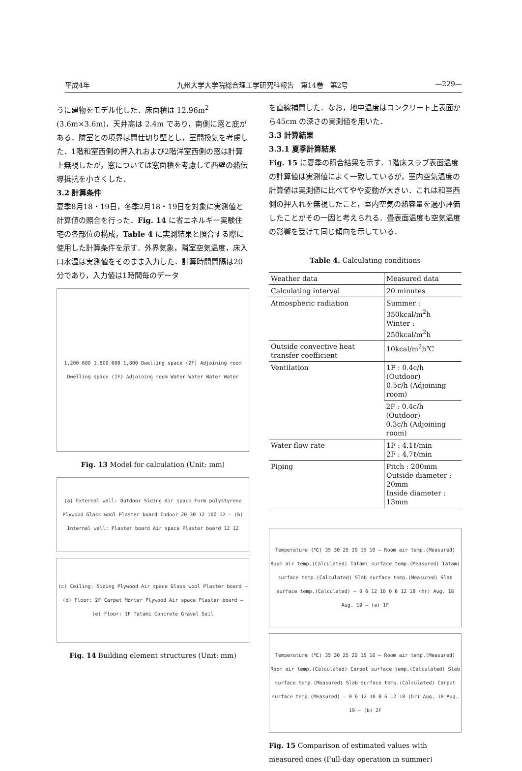平成4年 九州大学大学院総合理工学研究科報告　第14巻　第2号 —229—
うに建物をモデル化した．床面積は 12.96m<sup>2</sup> (3.6m×3.6m)，天井高は 2.4m であり，南側に窓と庇がある．隣室との境界は間仕切り壁とし，室間換気を考慮した．1階和室西側の押入れおよび2階洋室西側の窓は計算上無視したが，窓については窓面積を考慮して西壁の熱伝導抵抗を小さくした．
3.2 計算条件
夏季8月18・19日，冬季2月18・19日を対象に実測値と計算値の照合を行った．Fig. 14 に省エネルギー実験住宅の各部位の構成，Table 4 に実測結果と照合する際に使用した計算条件を示す．外界気象，隣室空気温度，床入口水温は実測値をそのまま入力した．計算時間間隔は20分であり，入力値は1時間毎のデータ
1,200 600 1,800 600 1,800 Dwelling space (2F) Adjoining room Dwelling space (1F) Adjoining room Water Water Water Water
Fig. 13 Model for calculation (Unit: mm)
(a) External wall: Outdoor Siding Air space Form polystyrene Plywood Glass wool Plaster board Indoor 20 30 12 100 12 — (b) Internal wall: Plaster board Air space Plaster board 12 12
(c) Ceiling: Siding Plywood Air space Glass wool Plaster board — (d) Floor: 2F Carpet Mortar Plywood Air space Plaster board — (e) Floor: 1F Tatami Concrete Gravel Soil
Fig. 14 Building element structures (Unit: mm)
を直線補間した．なお，地中温度はコンクリート上表面から45cm の深さの実測値を用いた．
3.3 計算結果
3.3.1 夏季計算結果
Fig. 15 に夏季の照合結果を示す．1階床スラブ表面温度の計算値は実測値によく一致しているが，室内空気温度の計算値は実測値に比べてやや変動が大きい．これは和室西側の押入れを無視したこと，室内空気の熱容量を過小評価したことがその一因と考えられる．畳表面温度も空気温度の影響を受けて同じ傾向を示している．
Table 4. Calculating conditions
| Weather data | Measured data |
| Calculating interval | 20 minutes |
| Atmospheric radiation | Summer : 350kcal/m<sup>2</sup>h Winter : 250kcal/m<sup>2</sup>h |
| Outside convective heat transfer coefficient | 10kcal/m<sup>2</sup>h℃ |
| Ventilation | 1F : 0.4c/h (Outdoor) 0.5c/h (Adjoining room) |
| | 2F : 0.4c/h (Outdoor) 0.3c/h (Adjoining room) |
| Water flow rate | 1F : 4.1ℓ/min 2F : 4.7ℓ/min |
| Piping | Pitch : 200mm Outside diameter : 20mm Inside diameter : 13mm |
Temperature (℃) 35 30 25 20 15 10 — Room air temp.(Measured) Room air temp.(Calculated) Tatami surface temp.(Measured) Tatami surface temp.(Calculated) Slab surface temp.(Measured) Slab surface temp.(Calculated) — 0 6 12 18 0 6 12 18 (hr) Aug. 18 Aug. 19 — (a) 1F
Temperature (℃) 35 30 25 20 15 10 — Room air temp.(Measured) Room air temp.(Calculated) Carpet surface temp.(Calculated) Slab surface temp.(Measured) Slab surface temp.(Calculated) Carpet surface temp.(Measured) — 0 6 12 18 0 6 12 18 (hr) Aug. 18 Aug. 19 — (b) 2F
Fig. 15 Comparison of estimated values with measured ones (Full-day operation in summer)